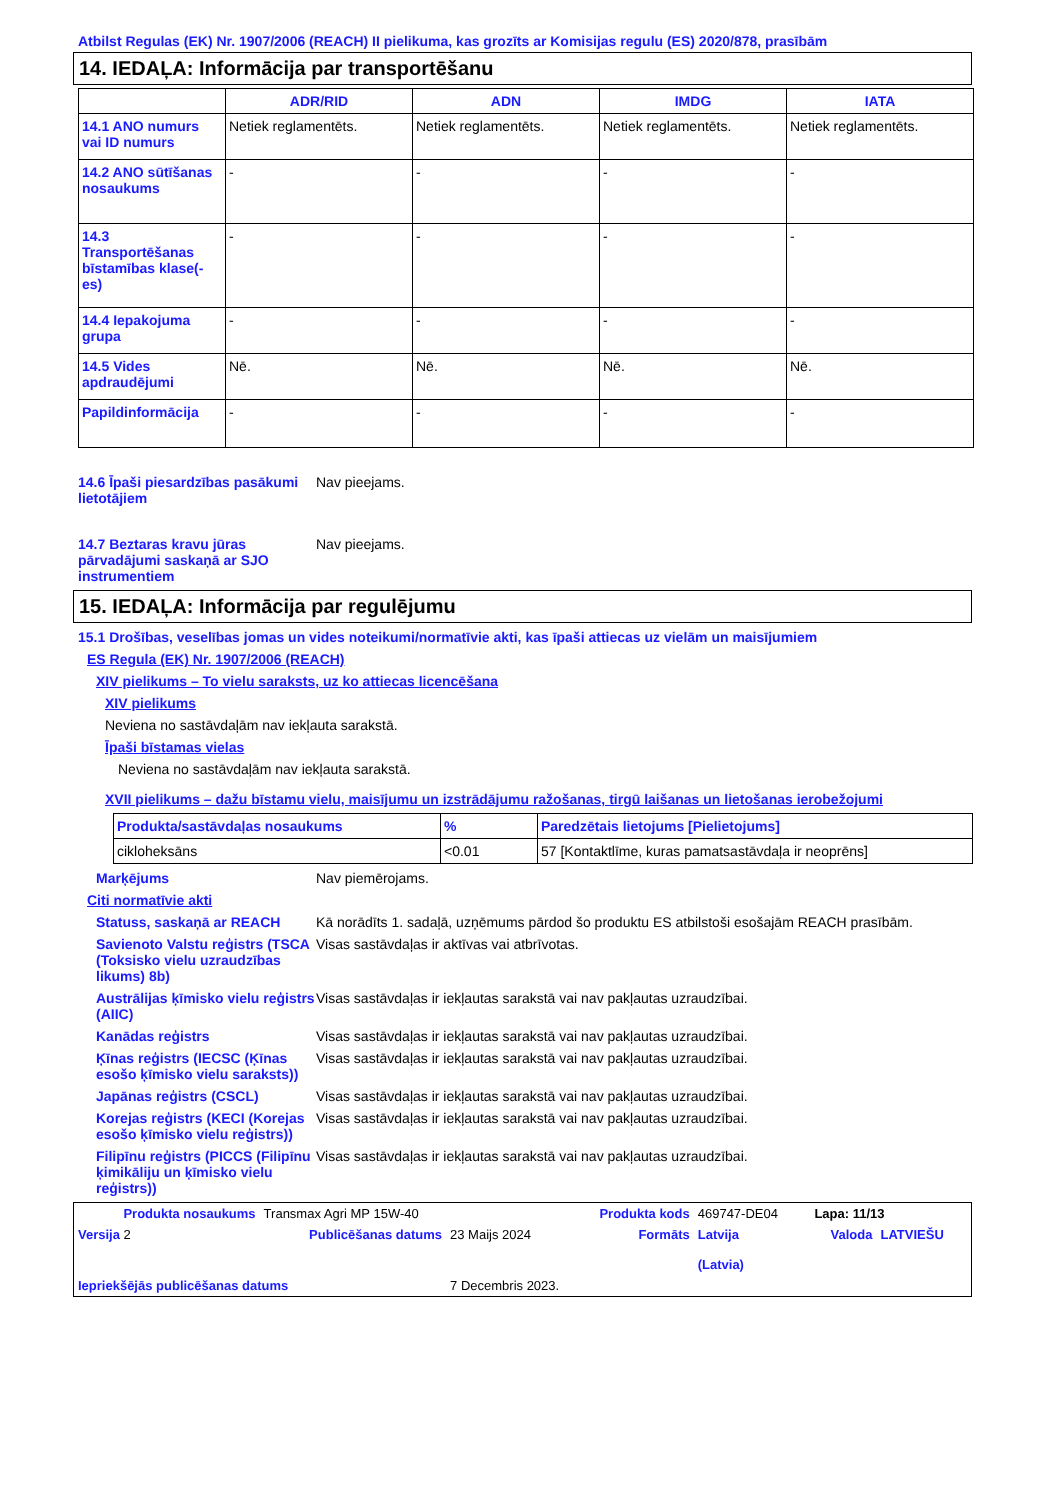Atbilst Regulas (EK) Nr. 1907/2006 (REACH) II pielikuma, kas grozīts ar Komisijas regulu (ES) 2020/878, prasībām
14. IEDAĻA: Informācija par transportēšanu
| | ADR/RID | ADN | IMDG | IATA |
| --- | --- | --- | --- | --- |
| 14.1 ANO numurs vai ID numurs | Netiek reglamentēts. | Netiek reglamentēts. | Netiek reglamentēts. | Netiek reglamentēts. |
| 14.2 ANO sūtīšanas nosaukums | - | - | - | - |
| 14.3 Transportēšanas bīstamības klase(-es) | - | - | - | - |
| 14.4 Iepakojuma grupa | - | - | - | - |
| 14.5 Vides apdraudējumi | Nē. | Nē. | Nē. | Nē. |
| Papildinformācija | - | - | - | - |
14.6 Īpaši piesardzības pasākumi lietotājiem
Nav pieejams.
14.7 Beztaras kravu jūras pārvadājumi saskaņā ar SJO instrumentiem
Nav pieejams.
15. IEDAĻA: Informācija par regulējumu
15.1 Drošības, veselības jomas un vides noteikumi/normatīvie akti, kas īpaši attiecas uz vielām un maisījumiem
ES Regula (EK) Nr. 1907/2006 (REACH)
XIV pielikums – To vielu saraksts, uz ko attiecas licencēšana
XIV pielikums
Neviena no sastāvdaļām nav iekļauta sarakstā.
Īpaši bīstamas vielas
Neviena no sastāvdaļām nav iekļauta sarakstā.
XVII pielikums – dažu bīstamu vielu, maisījumu un izstrādājumu ražošanas, tirgū laišanas un lietošanas ierobežojumi
| Produkta/sastāvdaļas nosaukums | % | Paredzētais lietojums [Pielietojums] |
| --- | --- | --- |
| cikloheksāns | <0.01 | 57 [Kontaktlīme, kuras pamatsastāvdaļa ir neoprēns] |
Marķējums Nav piemērojams.
Citi normatīvie akti
Statuss, saskaņā ar REACH Kā norādīts 1. sadaļā, uzņēmums pārdod šo produktu ES atbilstoši esošajām REACH prasībām.
Savienoto Valstu reģistrs (TSCA (Toksisko vielu uzraudzības likums) 8b)
Visas sastāvdaļas ir aktīvas vai atbrīvotas.
Austrālijas ķīmisko vielu reģistrs (AIIC)
Visas sastāvdaļas ir iekļautas sarakstā vai nav pakļautas uzraudzībai.
Kanādas reģistrs Visas sastāvdaļas ir iekļautas sarakstā vai nav pakļautas uzraudzībai.
Ķīnas reģistrs (IECSC (Ķīnas esošo ķīmisko vielu saraksts))
Visas sastāvdaļas ir iekļautas sarakstā vai nav pakļautas uzraudzībai.
Japānas reģistrs (CSCL) Visas sastāvdaļas ir iekļautas sarakstā vai nav pakļautas uzraudzībai.
Korejas reģistrs (KECI (Korejas esošo ķīmisko vielu reģistrs))
Visas sastāvdaļas ir iekļautas sarakstā vai nav pakļautas uzraudzībai.
Filipīnu reģistrs (PICCS (Filipīnu ķimikāliju un ķīmisko vielu reģistrs))
Visas sastāvdaļas ir iekļautas sarakstā vai nav pakļautas uzraudzībai.
| Produkta nosaukums | Transmax Agri MP 15W-40 | | Produkta kods | 469747-DE04 | Lapa: 11/13 | |
| Versija 2 | Publicēšanas datums | 23 Maijs 2024 | Formāts | Latvija (Latvia) | Valoda | LATVIEŠU |
| Iepriekšējās publicēšanas datums | | 7 Decembris 2023. | | | | |